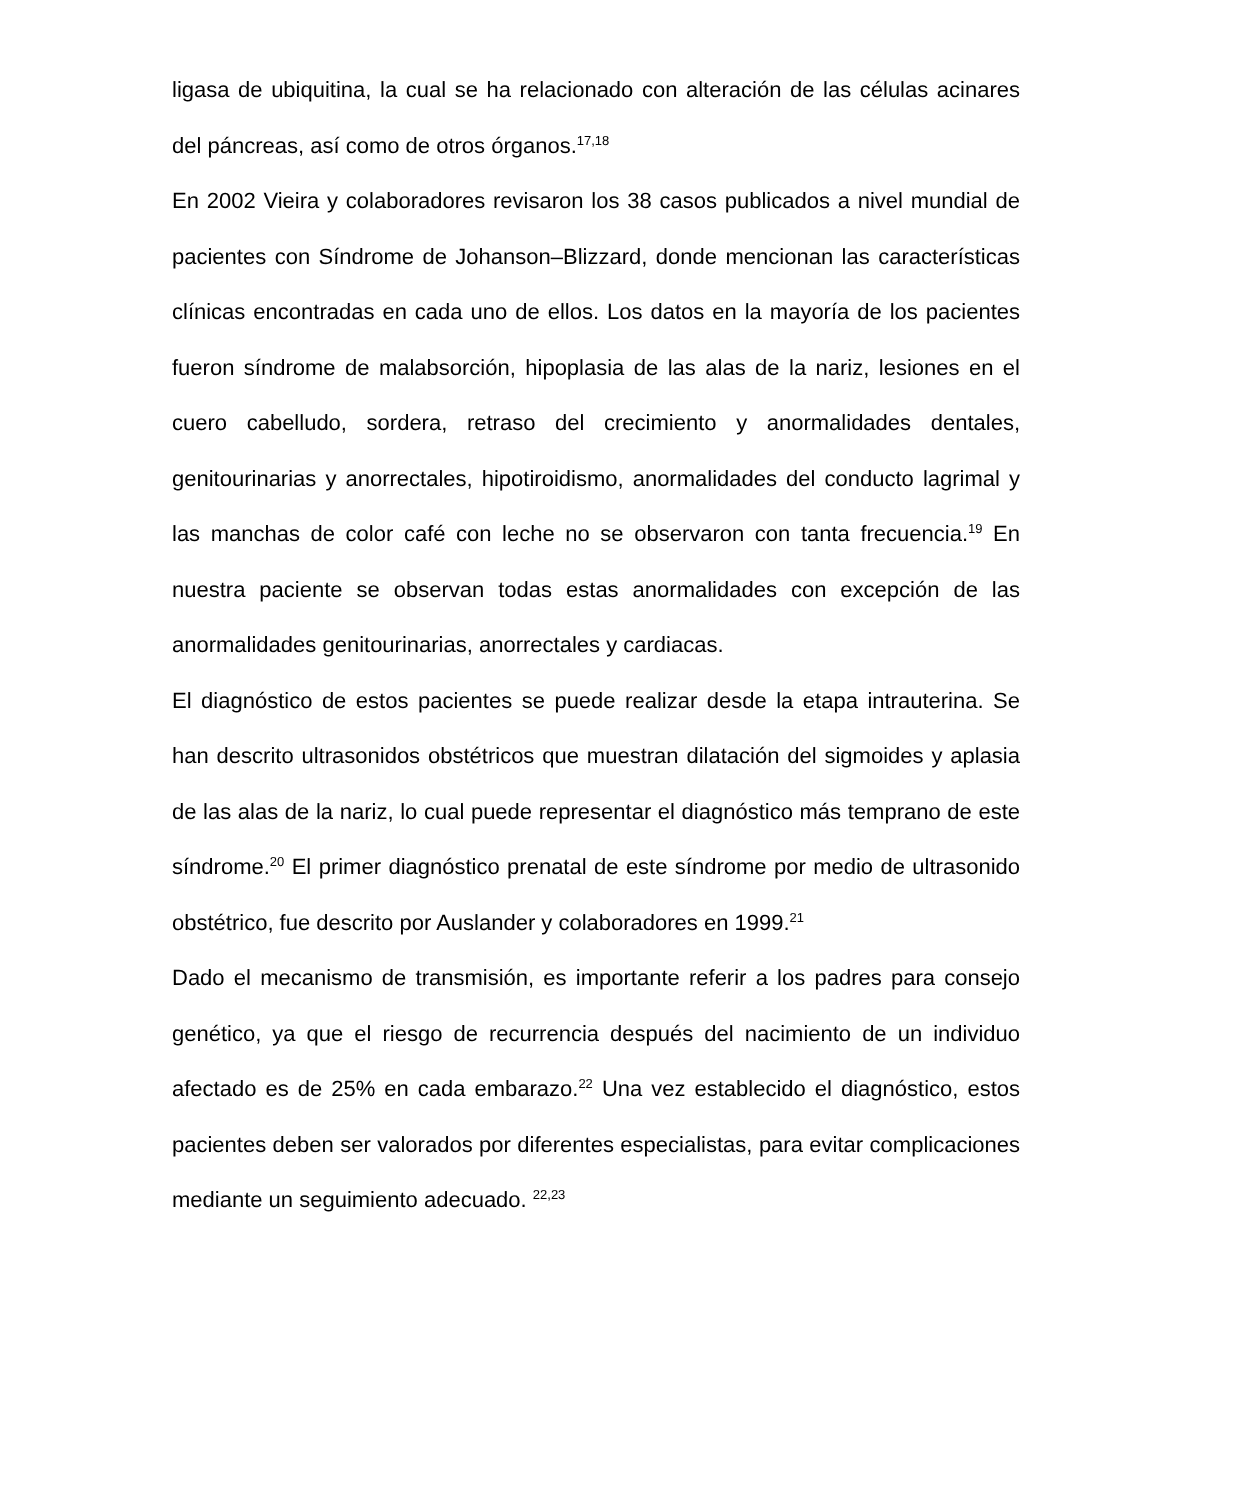ligasa de ubiquitina, la cual se ha relacionado con alteración de las células acinares del páncreas, así como de otros órganos.<sup>17,18</sup>
En 2002 Vieira y colaboradores revisaron los 38 casos publicados a nivel mundial de pacientes con Síndrome de Johanson–Blizzard, donde mencionan las características clínicas encontradas en cada uno de ellos. Los datos en la mayoría de los pacientes fueron síndrome de malabsorción, hipoplasia de las alas de la nariz, lesiones en el cuero cabelludo, sordera, retraso del crecimiento y anormalidades dentales, genitourinarias y anorrectales, hipotiroidismo, anormalidades del conducto lagrimal y las manchas de color café con leche no se observaron con tanta frecuencia.<sup>19</sup> En nuestra paciente se observan todas estas anormalidades con excepción de las anormalidades genitourinarias, anorrectales y cardiacas.
El diagnóstico de estos pacientes se puede realizar desde la etapa intrauterina. Se han descrito ultrasonidos obstétricos que muestran dilatación del sigmoides y aplasia de las alas de la nariz, lo cual puede representar el diagnóstico más temprano de este síndrome.<sup>20</sup> El primer diagnóstico prenatal de este síndrome por medio de ultrasonido obstétrico, fue descrito por Auslander y colaboradores en 1999.<sup>21</sup>
Dado el mecanismo de transmisión, es importante referir a los padres para consejo genético, ya que el riesgo de recurrencia después del nacimiento de un individuo afectado es de 25% en cada embarazo.<sup>22</sup> Una vez establecido el diagnóstico, estos pacientes deben ser valorados por diferentes especialistas, para evitar complicaciones mediante un seguimiento adecuado. <sup>22,23</sup>